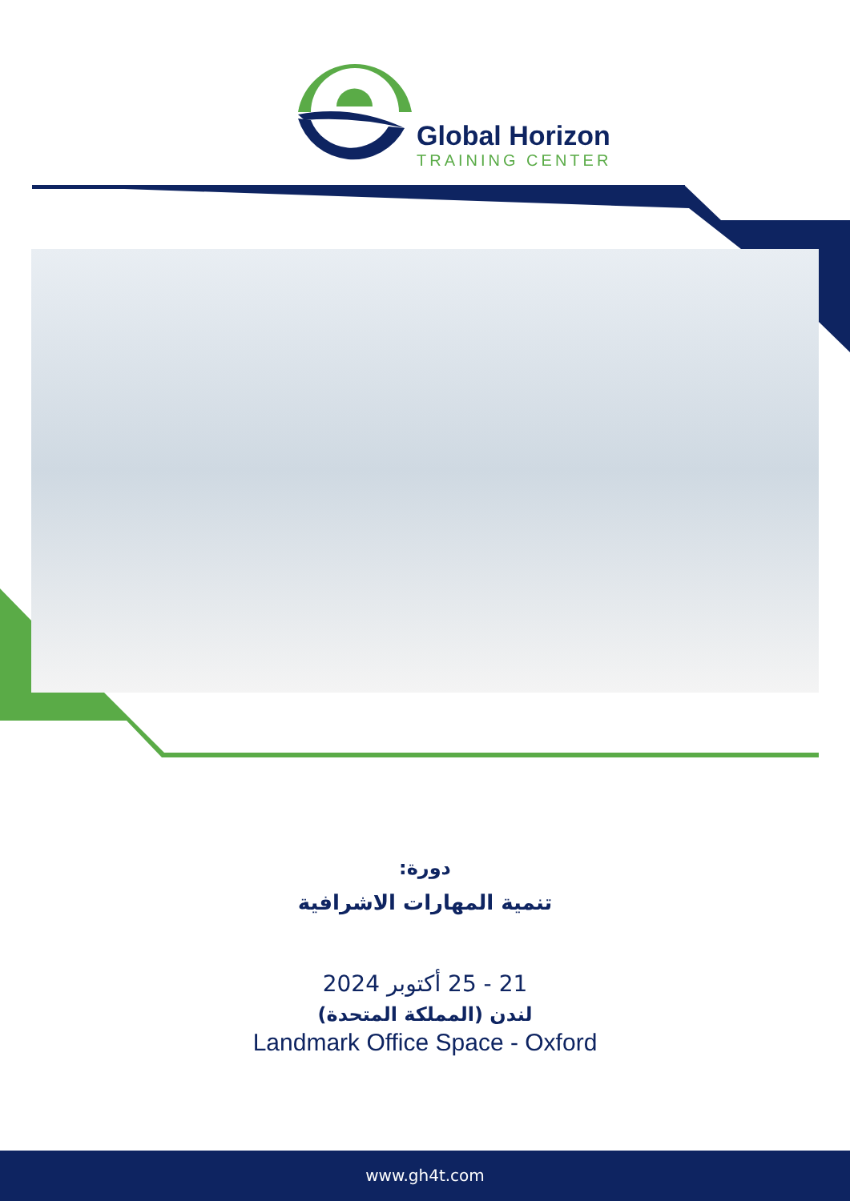Global Horizon
TRAINING CENTER
دورة:
تنمية المهارات الاشرافية
21 - 25 أكتوبر 2024
لندن (المملكة المتحدة)
Landmark Office Space - Oxford
www.gh4t.com